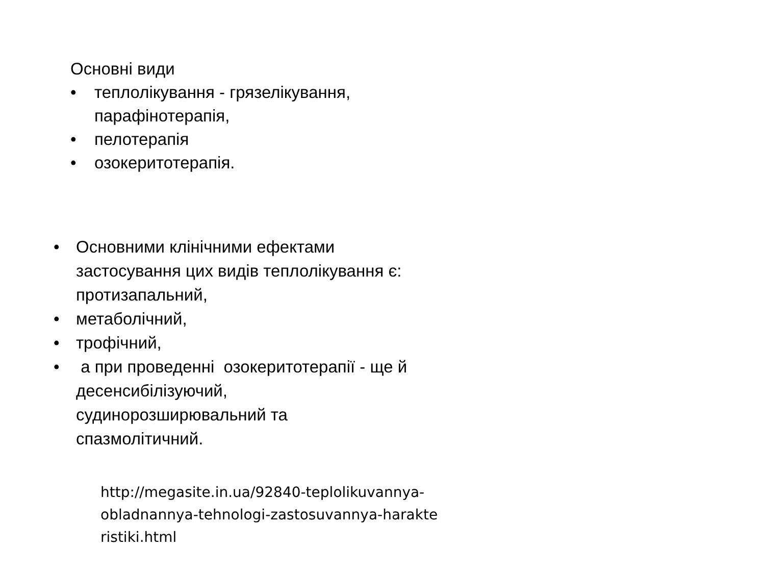Основні види
• теплолікування - грязелікування, парафінотерапія,
• пелотерапія
• озокеритотерапія.
• Основними клінічними ефектами застосування цих видів теплолікування є: протизапальний,
• метаболічний,
• трофічний,
• а при проведенні озокеритотерапії - ще й десенсибілізуючий, судинорозширювальний та спазмолітичний.
http://megasite.in.ua/92840-teplolikuvannya-
obladnannya-tehnologi-zastosuvannya-harakte
ristiki.html